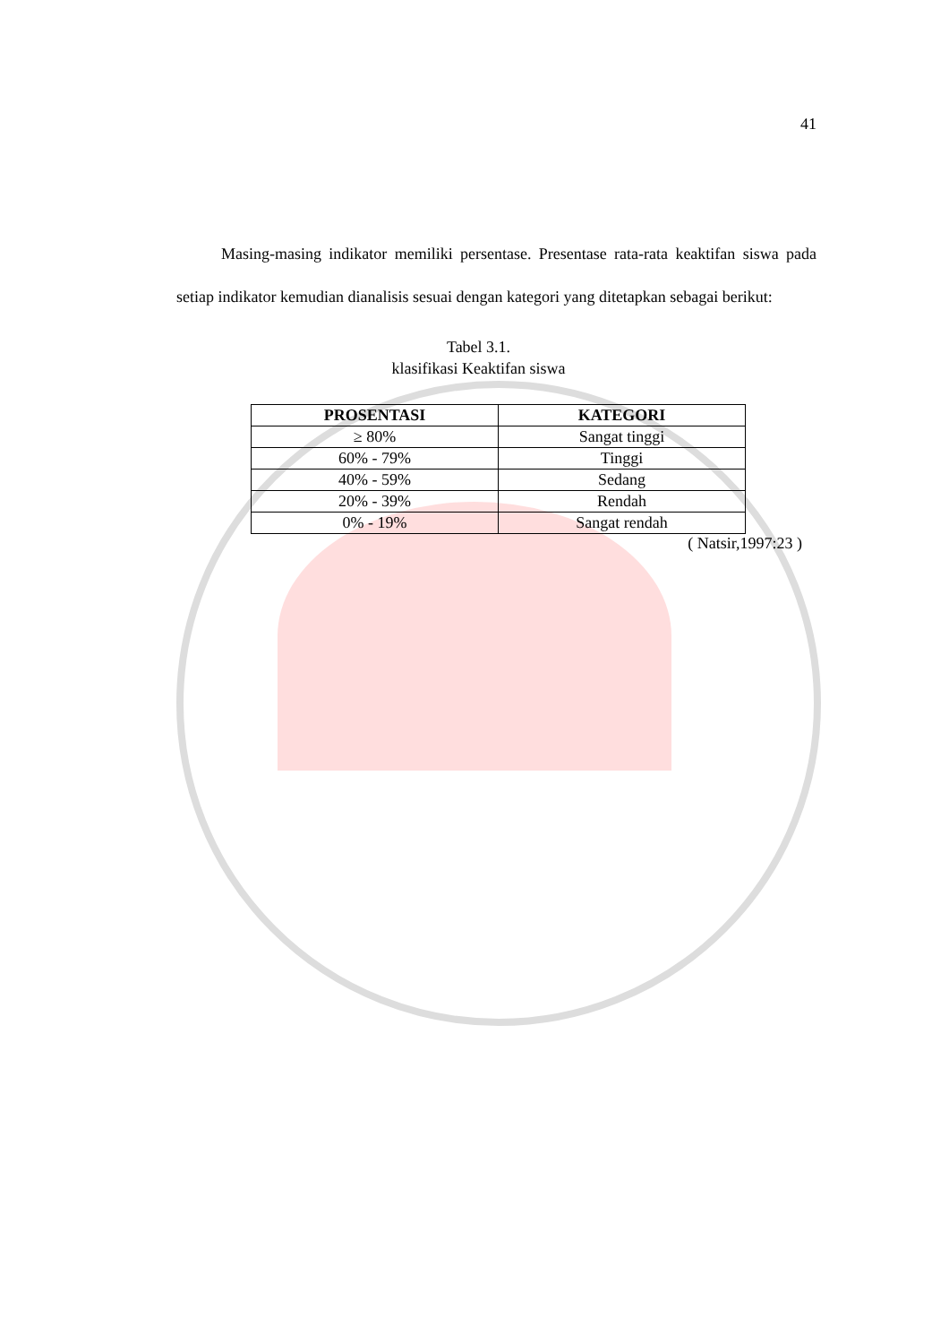41
Masing-masing indikator memiliki persentase. Presentase rata-rata keaktifan siswa pada setiap indikator kemudian dianalisis sesuai dengan kategori yang ditetapkan sebagai berikut:
Tabel 3.1.
klasifikasi Keaktifan siswa
| PROSENTASI | KATEGORI |
| --- | --- |
| ≥ 80% | Sangat tinggi |
| 60% - 79% | Tinggi |
| 40% - 59% | Sedang |
| 20% - 39% | Rendah |
| 0% - 19% | Sangat rendah |
( Natsir,1997:23 )